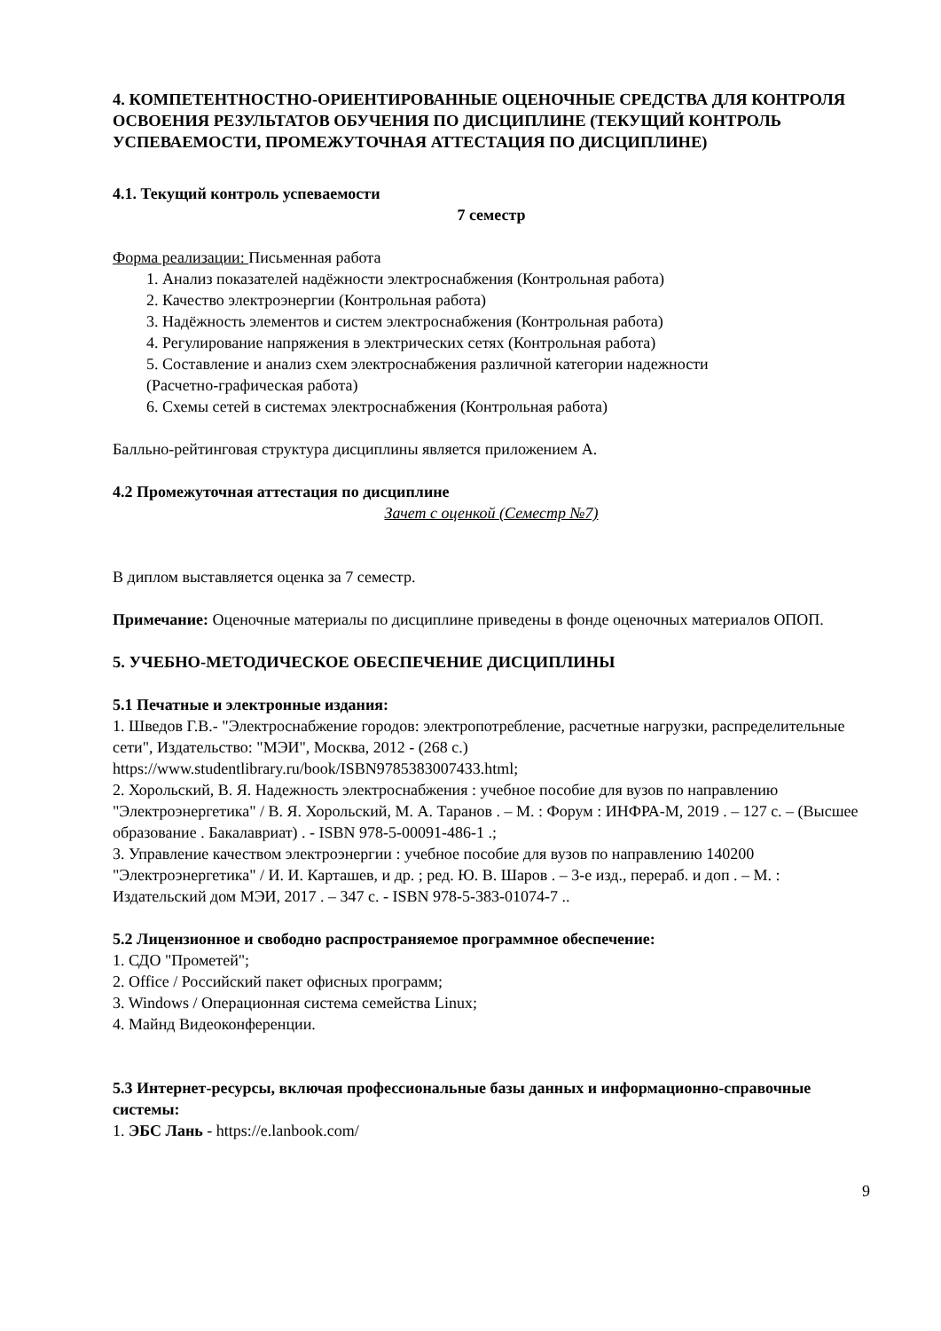4. КОМПЕТЕНТНОСТНО-ОРИЕНТИРОВАННЫЕ ОЦЕНОЧНЫЕ СРЕДСТВА ДЛЯ КОНТРОЛЯ ОСВОЕНИЯ РЕЗУЛЬТАТОВ ОБУЧЕНИЯ ПО ДИСЦИПЛИНЕ (ТЕКУЩИЙ КОНТРОЛЬ УСПЕВАЕМОСТИ, ПРОМЕЖУТОЧНАЯ АТТЕСТАЦИЯ ПО ДИСЦИПЛИНЕ)
4.1. Текущий контроль успеваемости
7 семестр
Форма реализации: Письменная работа
1. Анализ показателей надёжности электроснабжения (Контрольная работа)
2. Качество электроэнергии (Контрольная работа)
3. Надёжность элементов и систем электроснабжения (Контрольная работа)
4. Регулирование напряжения в электрических сетях (Контрольная работа)
5. Составление и анализ схем электроснабжения различной категории надежности
(Расчетно-графическая работа)
6. Схемы сетей в системах электроснабжения (Контрольная работа)
Балльно-рейтинговая структура дисциплины является приложением А.
4.2 Промежуточная аттестация по дисциплине
Зачет с оценкой (Семестр №7)
В диплом выставляется оценка за 7 семестр.
Примечание: Оценочные материалы по дисциплине приведены в фонде оценочных материалов ОПОП.
5. УЧЕБНО-МЕТОДИЧЕСКОЕ ОБЕСПЕЧЕНИЕ ДИСЦИПЛИНЫ
5.1 Печатные и электронные издания:
1. Шведов Г.В.- "Электроснабжение городов: электропотребление, расчетные нагрузки, распределительные сети", Издательство: "МЭИ", Москва, 2012 - (268 с.) https://www.studentlibrary.ru/book/ISBN9785383007433.html;
2. Хорольский, В. Я. Надежность электроснабжения : учебное пособие для вузов по направлению "Электроэнергетика" / В. Я. Хорольский, М. А. Таранов . – М. : Форум : ИНФРА-М, 2019 . – 127 с. – (Высшее образование . Бакалавриат) . - ISBN 978-5-00091-486-1 .;
3. Управление качеством электроэнергии : учебное пособие для вузов по направлению 140200 "Электроэнергетика" / И. И. Карташев, и др. ; ред. Ю. В. Шаров . – 3-е изд., перераб. и доп . – М. : Издательский дом МЭИ, 2017 . – 347 с. - ISBN 978-5-383-01074-7 ..
5.2 Лицензионное и свободно распространяемое программное обеспечение:
1. СДО "Прометей";
2. Office / Российский пакет офисных программ;
3. Windows / Операционная система семейства Linux;
4. Майнд Видеоконференции.
5.3 Интернет-ресурсы, включая профессиональные базы данных и информационно-справочные системы:
1. ЭБС Лань - https://e.lanbook.com/
9